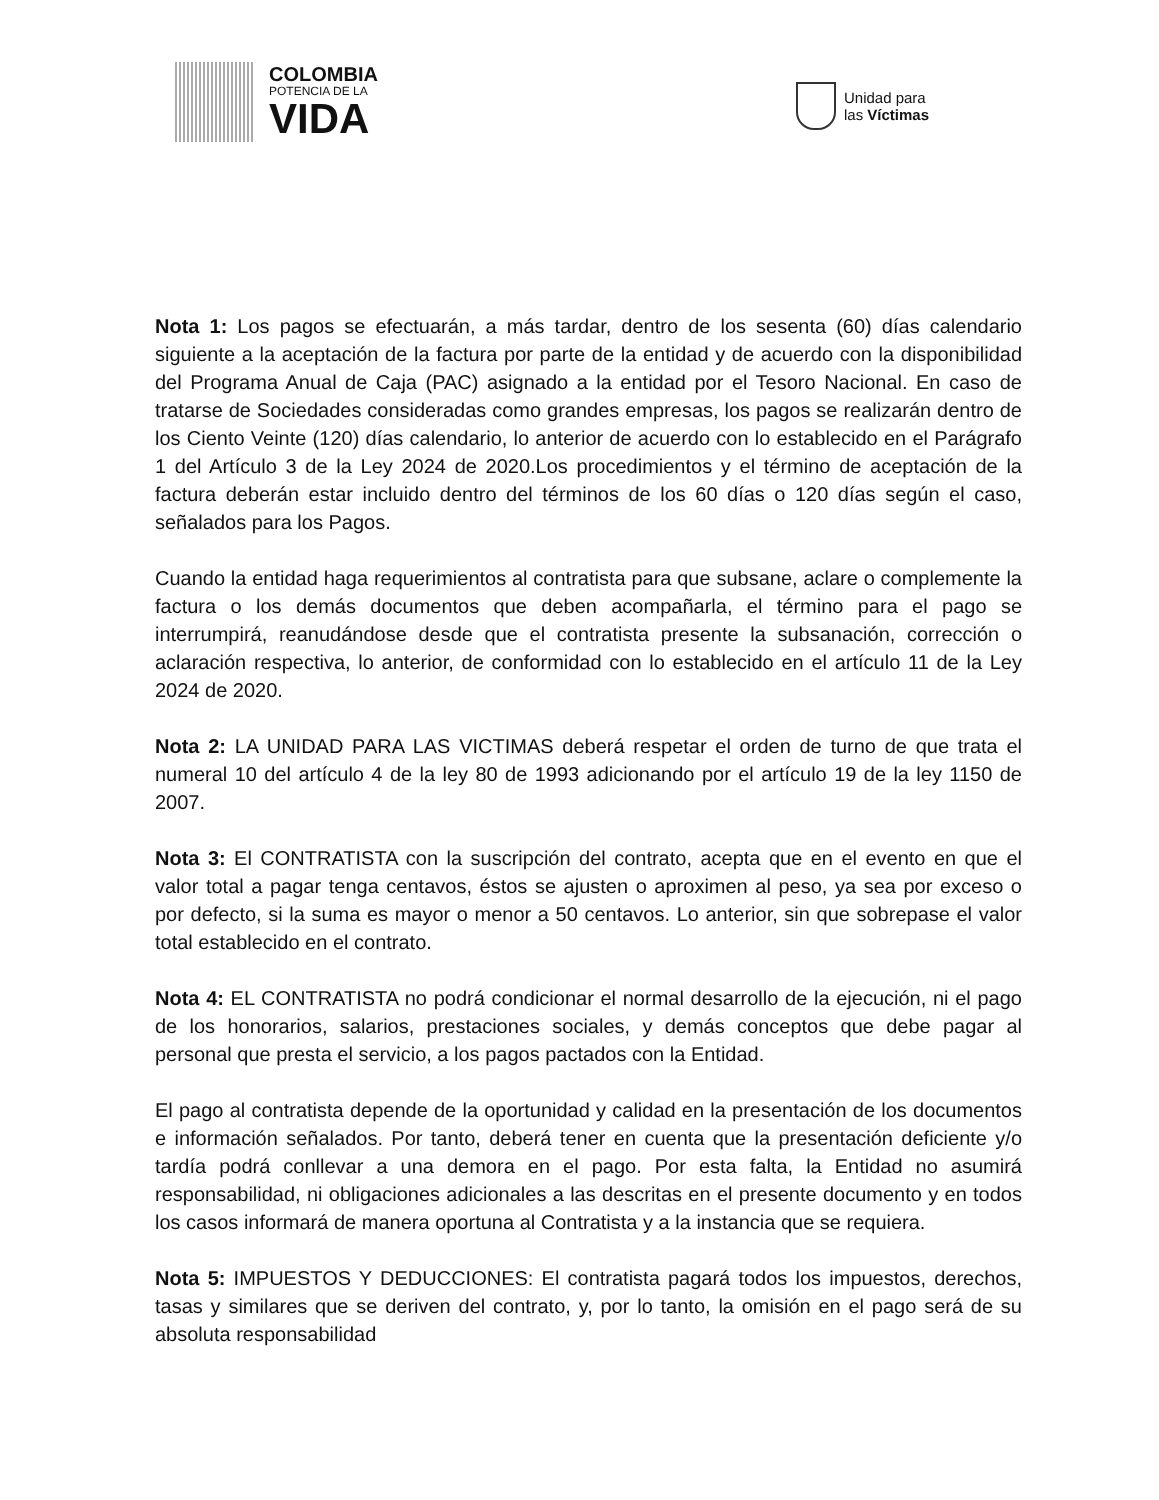COLOMBIA
POTENCIA DE LA
VIDA
Unidad para
las Víctimas
Nota 1: Los pagos se efectuarán, a más tardar, dentro de los sesenta (60) días calendario siguiente a la aceptación de la factura por parte de la entidad y de acuerdo con la disponibilidad del Programa Anual de Caja (PAC) asignado a la entidad por el Tesoro Nacional. En caso de tratarse de Sociedades consideradas como grandes empresas, los pagos se realizarán dentro de los Ciento Veinte (120) días calendario, lo anterior de acuerdo con lo establecido en el Parágrafo 1 del Artículo 3 de la Ley 2024 de 2020.Los procedimientos y el término de aceptación de la factura deberán estar incluido dentro del términos de los 60 días o 120 días según el caso, señalados para los Pagos.
Cuando la entidad haga requerimientos al contratista para que subsane, aclare o complemente la factura o los demás documentos que deben acompañarla, el término para el pago se interrumpirá, reanudándose desde que el contratista presente la subsanación, corrección o aclaración respectiva, lo anterior, de conformidad con lo establecido en el artículo 11 de la Ley 2024 de 2020.
Nota 2: LA UNIDAD PARA LAS VICTIMAS deberá respetar el orden de turno de que trata el numeral 10 del artículo 4 de la ley 80 de 1993 adicionando por el artículo 19 de la ley 1150 de 2007.
Nota 3: El CONTRATISTA con la suscripción del contrato, acepta que en el evento en que el valor total a pagar tenga centavos, éstos se ajusten o aproximen al peso, ya sea por exceso o por defecto, si la suma es mayor o menor a 50 centavos. Lo anterior, sin que sobrepase el valor total establecido en el contrato.
Nota 4: EL CONTRATISTA no podrá condicionar el normal desarrollo de la ejecución, ni el pago de los honorarios, salarios, prestaciones sociales, y demás conceptos que debe pagar al personal que presta el servicio, a los pagos pactados con la Entidad.
El pago al contratista depende de la oportunidad y calidad en la presentación de los documentos e información señalados. Por tanto, deberá tener en cuenta que la presentación deficiente y/o tardía podrá conllevar a una demora en el pago. Por esta falta, la Entidad no asumirá responsabilidad, ni obligaciones adicionales a las descritas en el presente documento y en todos los casos informará de manera oportuna al Contratista y a la instancia que se requiera.
Nota 5: IMPUESTOS Y DEDUCCIONES: El contratista pagará todos los impuestos, derechos, tasas y similares que se deriven del contrato, y, por lo tanto, la omisión en el pago será de su absoluta responsabilidad